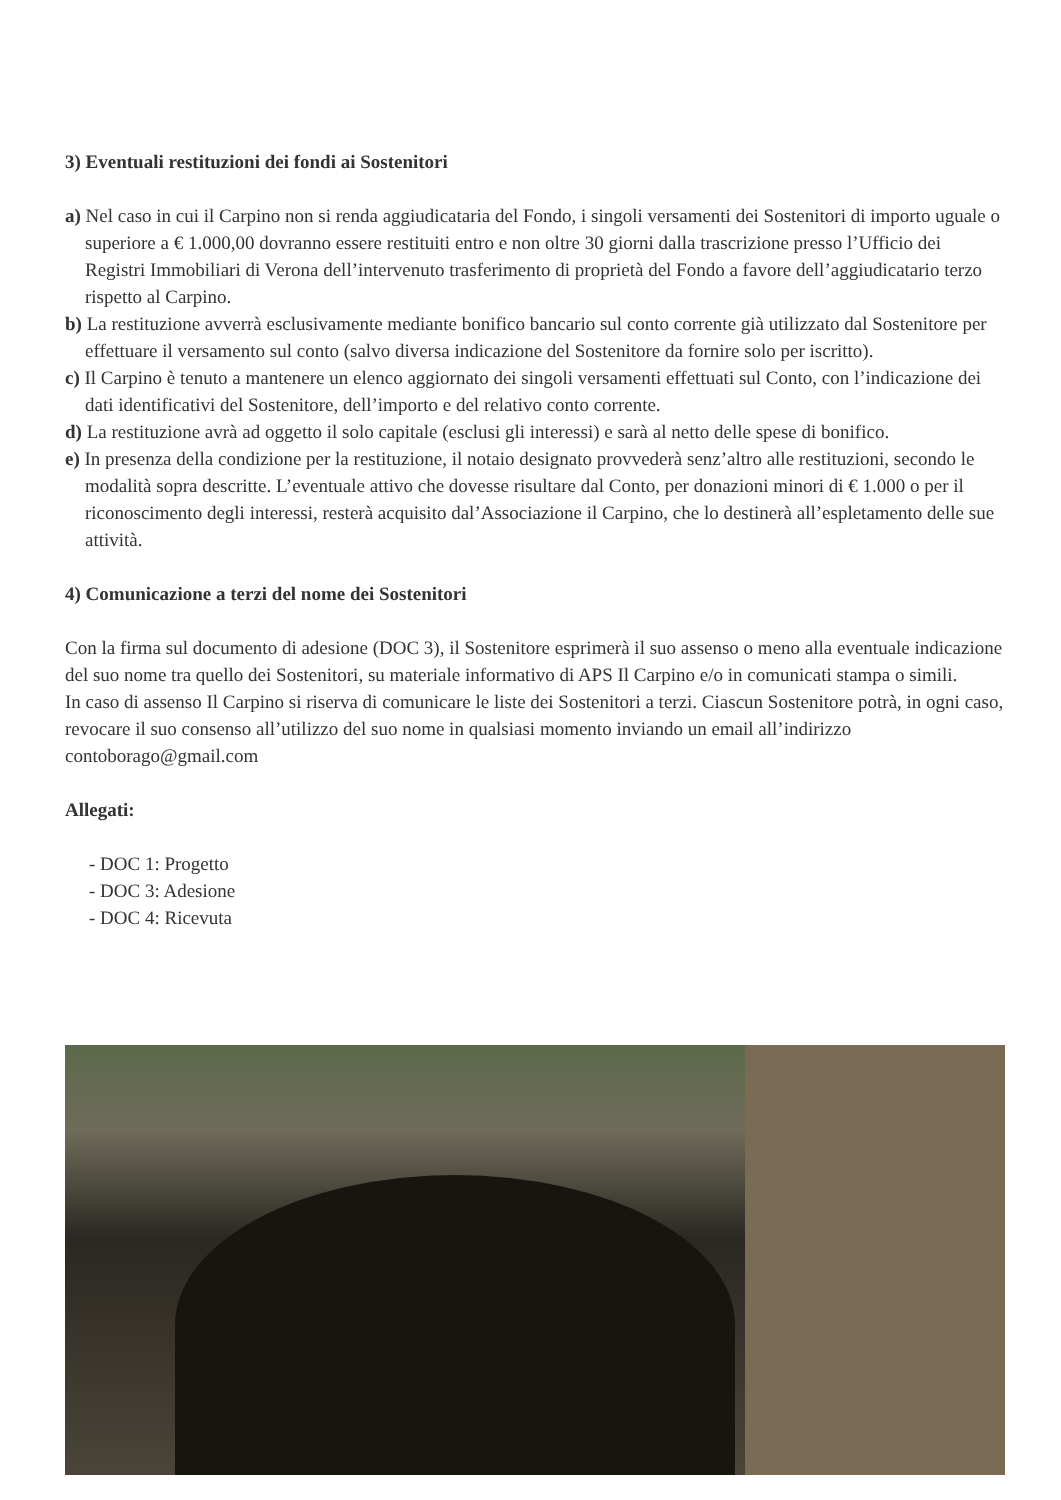3) Eventuali restituzioni dei fondi ai Sostenitori
a) Nel caso in cui il Carpino non si renda aggiudicataria del Fondo, i singoli versamenti dei Sostenitori di importo uguale o superiore a € 1.000,00 dovranno essere restituiti entro e non oltre 30 giorni dalla trascrizione presso l’Ufficio dei Registri Immobiliari di Verona dell’intervenuto trasferimento di proprietà del Fondo a favore dell’aggiudicatario terzo rispetto al Carpino.
b) La restituzione avverrà esclusivamente mediante bonifico bancario sul conto corrente già utilizzato dal Sostenitore per effettuare il versamento sul conto (salvo diversa indicazione del Sostenitore da fornire solo per iscritto).
c) Il Carpino è tenuto a mantenere un elenco aggiornato dei singoli versamenti effettuati sul Conto, con l’indicazione dei dati identificativi del Sostenitore, dell’importo e del relativo conto corrente.
d) La restituzione avrà ad oggetto il solo capitale (esclusi gli interessi) e sarà al netto delle spese di bonifico.
e) In presenza della condizione per la restituzione, il notaio designato provvederà senz’altro alle restituzioni, secondo le modalità sopra descritte. L’eventuale attivo che dovesse risultare dal Conto, per donazioni minori di € 1.000 o per il riconoscimento degli interessi, resterà acquisito dal’Associazione il Carpino, che lo destinerà all’espletamento delle sue attività.
4) Comunicazione a terzi del nome dei Sostenitori
Con la firma sul documento di adesione (DOC 3), il Sostenitore esprimerà il suo assenso o meno alla eventuale indicazione del suo nome tra quello dei Sostenitori, su materiale informativo di APS Il Carpino e/o in comunicati stampa o simili.
In caso di assenso Il Carpino si riserva di comunicare le liste dei Sostenitori a terzi. Ciascun Sostenitore potrà, in ogni caso, revocare il suo consenso all’utilizzo del suo nome in qualsiasi momento inviando un email all’indirizzo contoborago@gmail.com
Allegati:
- DOC 1: Progetto
- DOC 3: Adesione
- DOC 4: Ricevuta